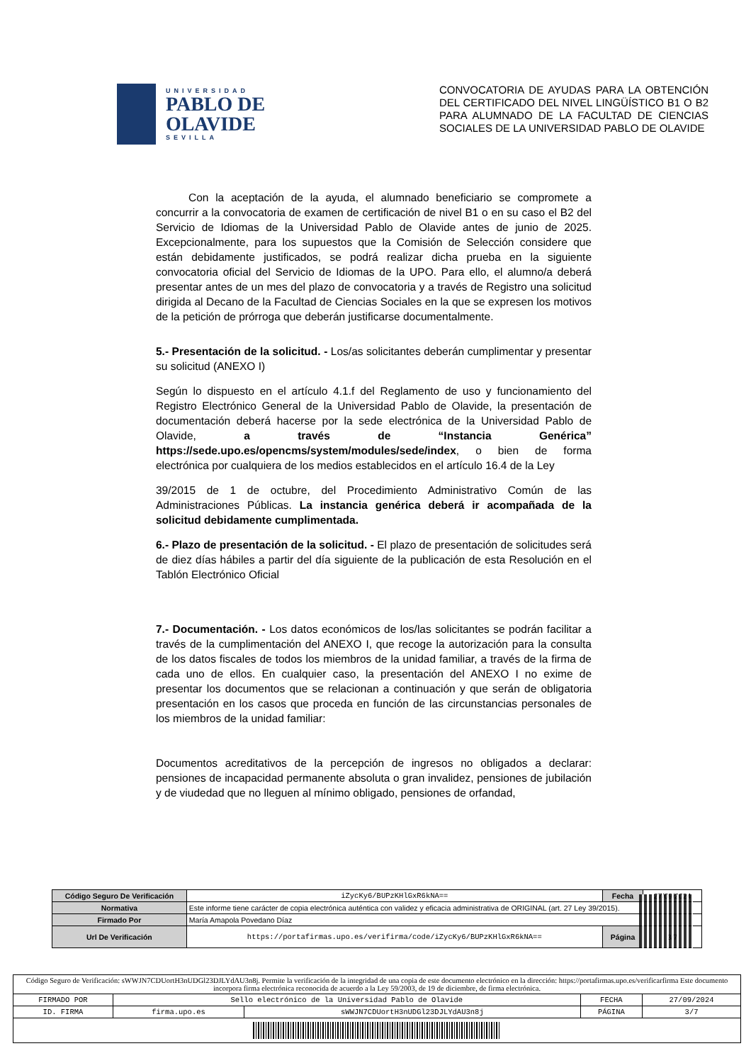UNIVERSIDAD
PABLO DE OLAVIDE
SEVILLA
CONVOCATORIA DE AYUDAS PARA LA OBTENCIÓN DEL CERTIFICADO DEL NIVEL LINGÜÍSTICO B1 O B2 PARA ALUMNADO DE LA FACULTAD DE CIENCIAS SOCIALES DE LA UNIVERSIDAD PABLO DE OLAVIDE
Con la aceptación de la ayuda, el alumnado beneficiario se compromete a concurrir a la convocatoria de examen de certificación de nivel B1 o en su caso el B2 del Servicio de Idiomas de la Universidad Pablo de Olavide antes de junio de 2025. Excepcionalmente, para los supuestos que la Comisión de Selección considere que están debidamente justificados, se podrá realizar dicha prueba en la siguiente convocatoria oficial del Servicio de Idiomas de la UPO. Para ello, el alumno/a deberá presentar antes de un mes del plazo de convocatoria y a través de Registro una solicitud dirigida al Decano de la Facultad de Ciencias Sociales en la que se expresen los motivos de la petición de prórroga que deberán justificarse documentalmente.
5.- Presentación de la solicitud. - Los/as solicitantes deberán cumplimentar y presentar su solicitud (ANEXO I)
Según lo dispuesto en el artículo 4.1.f del Reglamento de uso y funcionamiento del Registro Electrónico General de la Universidad Pablo de Olavide, la presentación de documentación deberá hacerse por la sede electrónica de la Universidad Pablo de Olavide, a través de “Instancia Genérica” https://sede.upo.es/opencms/system/modules/sede/index, o bien de forma electrónica por cualquiera de los medios establecidos en el artículo 16.4 de la Ley
39/2015 de 1 de octubre, del Procedimiento Administrativo Común de las Administraciones Públicas. La instancia genérica deberá ir acompañada de la solicitud debidamente cumplimentada.
6.- Plazo de presentación de la solicitud. - El plazo de presentación de solicitudes será de diez días hábiles a partir del día siguiente de la publicación de esta Resolución en el Tablón Electrónico Oficial
7.- Documentación. - Los datos económicos de los/las solicitantes se podrán facilitar a través de la cumplimentación del ANEXO I, que recoge la autorización para la consulta de los datos fiscales de todos los miembros de la unidad familiar, a través de la firma de cada uno de ellos. En cualquier caso, la presentación del ANEXO I no exime de presentar los documentos que se relacionan a continuación y que serán de obligatoria presentación en los casos que proceda en función de las circunstancias personales de los miembros de la unidad familiar:
Documentos acreditativos de la percepción de ingresos no obligados a declarar: pensiones de incapacidad permanente absoluta o gran invalidez, pensiones de jubilación y de viudedad que no lleguen al mínimo obligado, pensiones de orfandad,
| Código Seguro De Verificación | iZycKy6/BUPzKHlGxR6kNA== | Fecha | 27/09/2024 |
| Normativa | Este informe tiene carácter de copia electrónica auténtica con validez y eficacia administrativa de ORIGINAL (art. 27 Ley 39/2015). | | |
| Firmado Por | María Amapola Povedano Díaz | | |
| Url De Verificación | https://portafirmas.upo.es/verifirma/code/iZycKy6/BUPzKHlGxR6kNA== | Página | 3/7 |
| Código Seguro de Verificación: sWWJN7CDUortH3nUDGl23DJLYdAU3n8j. Permite la verificación de la integridad de una copia de este documento electrónico en la dirección: https://portafirmas.upo.es/verificarfirma Este documento incorpora firma electrónica reconocida de acuerdo a la Ley 59/2003, de 19 de diciembre, de firma electrónica. | | | | |
| FIRMADO POR | Sello electrónico de la Universidad Pablo de Olavide | | FECHA | 27/09/2024 |
| ID. FIRMA | firma.upo.es | sWWJN7CDUortH3nUDGl23DJLYdAU3n8j | PÁGINA | 3/7 |